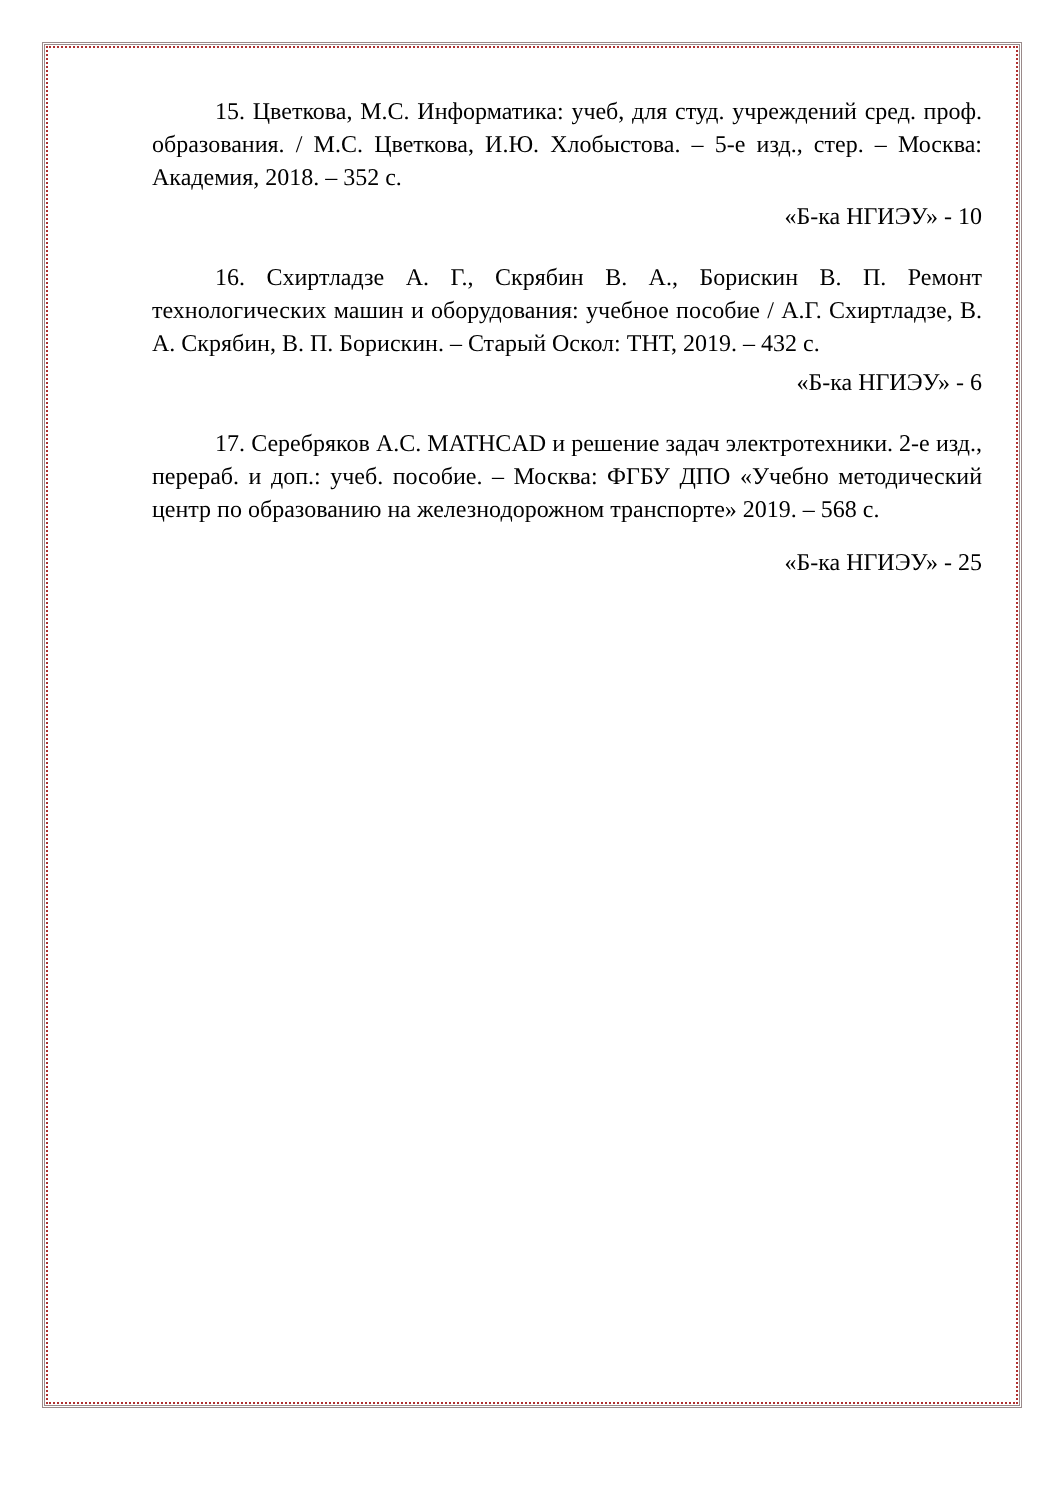15. Цветкова, М.С. Информатика: учеб, для студ. учреждений сред. проф. образования. / М.С. Цветкова, И.Ю. Хлобыстова. – 5-е изд., стер. – Москва: Академия, 2018. – 352 с.
«Б-ка НГИЭУ» - 10
16. Схиртладзе А. Г., Скрябин В. А., Борискин В. П. Ремонт технологических машин и оборудования: учебное пособие / А.Г. Схиртладзе, В. А. Скрябин, В. П. Борискин. – Старый Оскол: ТНТ, 2019. – 432 с.
«Б-ка НГИЭУ» - 6
17. Серебряков А.С. MATHCAD и решение задач электротехники. 2-е изд., перераб. и доп.: учеб. пособие. – Москва: ФГБУ ДПО «Учебно методический центр по образованию на железнодорожном транспорте» 2019. – 568 с.
«Б-ка НГИЭУ» - 25